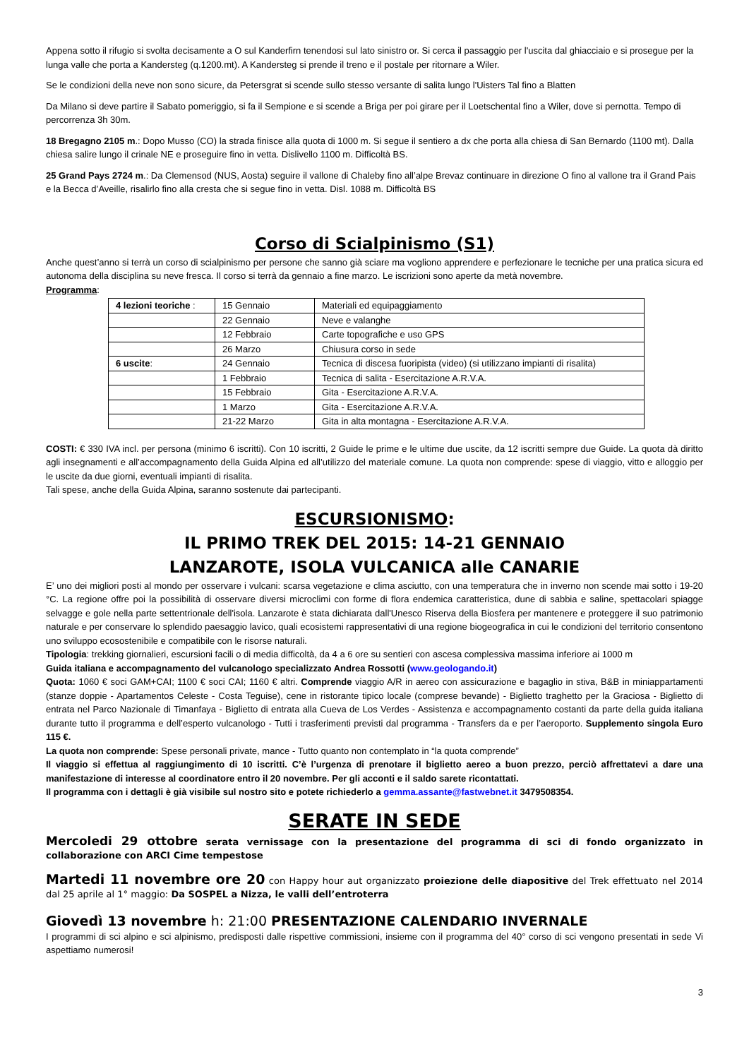Appena sotto il rifugio si svolta decisamente a O sul Kanderfirn tenendosi sul lato sinistro or. Si cerca il passaggio per l'uscita dal ghiacciaio e si prosegue per la lunga valle che porta a Kandersteg (q.1200.mt). A Kandersteg si prende il treno e il postale per ritornare a Wiler.
Se le condizioni della neve non sono sicure, da Petersgrat si scende sullo stesso versante di salita lungo l'Uisters Tal fino a Blatten
Da Milano si deve partire il Sabato pomeriggio, si fa il Sempione e si scende a Briga per poi girare per il Loetschental fino a Wiler, dove si pernotta. Tempo di percorrenza 3h 30m.
18 Bregagno 2105 m.: Dopo Musso (CO) la strada finisce alla quota di 1000 m. Si segue il sentiero a dx che porta alla chiesa di San Bernardo (1100 mt). Dalla chiesa salire lungo il crinale NE e proseguire fino in vetta. Dislivello 1100 m. Difficoltà BS.
25 Grand Pays 2724 m.: Da Clemensod (NUS, Aosta) seguire il vallone di Chaleby fino all’alpe Brevaz continuare in direzione O fino al vallone tra il Grand Pais e la Becca d’Aveille, risalirlo fino alla cresta che si segue fino in vetta. Disl. 1088 m. Difficoltà BS
Corso di Scialpinismo (S1)
Anche quest’anno si terrà un corso di scialpinismo per persone che sanno già sciare ma vogliono apprendere e perfezionare le tecniche per una pratica sicura ed autonoma della disciplina su neve fresca. Il corso si terrà da gennaio a fine marzo. Le iscrizioni sono aperte da metà novembre.
Programma:
| 4 lezioni teoriche : | 15 Gennaio | Materiali ed equipaggiamento |
| | 22 Gennaio | Neve e valanghe |
| | 12 Febbraio | Carte topografiche e uso GPS |
| | 26 Marzo | Chiusura corso in sede |
| 6 uscite : | 24 Gennaio | Tecnica di discesa fuoripista (video) (si utilizzano impianti di risalita) |
| | 1 Febbraio | Tecnica di salita - Esercitazione A.R.V.A. |
| | 15 Febbraio | Gita - Esercitazione A.R.V.A. |
| | 1 Marzo | Gita - Esercitazione A.R.V.A. |
| | 21-22 Marzo | Gita in alta montagna - Esercitazione A.R.V.A. |
COSTI: € 330 IVA incl. per persona (minimo 6 iscritti). Con 10 iscritti, 2 Guide le prime e le ultime due uscite, da 12 iscritti sempre due Guide. La quota dà diritto agli insegnamenti e all’accompagnamento della Guida Alpina ed all’utilizzo del materiale comune. La quota non comprende: spese di viaggio, vitto e alloggio per le uscite da due giorni, eventuali impianti di risalita.
Tali spese, anche della Guida Alpina, saranno sostenute dai partecipanti.
ESCURSIONISMO:
IL PRIMO TREK DEL 2015: 14-21 GENNAIO
LANZAROTE, ISOLA VULCANICA alle CANARIE
E’ uno dei migliori posti al mondo per osservare i vulcani: scarsa vegetazione e clima asciutto, con una temperatura che in inverno non scende mai sotto i 19-20 °C. La regione offre poi la possibilità di osservare diversi microclimi con forme di flora endemica caratteristica, dune di sabbia e saline, spettacolari spiagge selvagge e gole nella parte settentrionale dell'isola. Lanzarote è stata dichiarata dall'Unesco Riserva della Biosfera per mantenere e proteggere il suo patrimonio naturale e per conservare lo splendido paesaggio lavico, quali ecosistemi rappresentativi di una regione biogeografica in cui le condizioni del territorio consentono uno sviluppo ecosostenibile e compatibile con le risorse naturali.
Tipologia: trekking giornalieri, escursioni facili o di media difficoltà, da 4 a 6 ore su sentieri con ascesa complessiva massima inferiore ai 1000 m
Guida italiana e accompagnamento del vulcanologo specializzato Andrea Rossotti (www.geologando.it)
Quota: 1060 € soci GAM+CAI; 1100 € soci CAI; 1160 € altri. Comprende viaggio A/R in aereo con assicurazione e bagaglio in stiva, B&B in miniappartamenti (stanze doppie - Apartamentos Celeste - Costa Teguise), cene in ristorante tipico locale (comprese bevande) - Biglietto traghetto per la Graciosa - Biglietto di entrata nel Parco Nazionale di Timanfaya - Biglietto di entrata alla Cueva de Los Verdes - Assistenza e accompagnamento costanti da parte della guida italiana durante tutto il programma e dell’esperto vulcanologo - Tutti i trasferimenti previsti dal programma - Transfers da e per l’aeroporto. Supplemento singola Euro 115 €.
La quota non comprende: Spese personali private, mance - Tutto quanto non contemplato in “la quota comprende”
Il viaggio si effettua al raggiungimento di 10 iscritti. C’è l’urgenza di prenotare il biglietto aereo a buon prezzo, perciò affrettatevi a dare una manifestazione di interesse al coordinatore entro il 20 novembre. Per gli acconti e il saldo sarete ricontattati.
Il programma con i dettagli è già visibile sul nostro sito e potete richiederlo a gemma.assante@fastwebnet.it 3479508354.
SERATE IN SEDE
Mercoledi 29 ottobre serata vernissage con la presentazione del programma di sci di fondo organizzato in collaborazione con ARCI Cime tempestose
Martedi 11 novembre ore 20 con Happy hour aut organizzato proiezione delle diapositive del Trek effettuato nel 2014 dal 25 aprile al 1° maggio: Da SOSPEL a Nizza, le valli dell’entroterra
Giovedì 13 novembre h: 21:00 PRESENTAZIONE CALENDARIO INVERNALE
I programmi di sci alpino e sci alpinismo, predisposti dalle rispettive commissioni, insieme con il programma del 40° corso di sci vengono presentati in sede Vi aspettiamo numerosi!
3